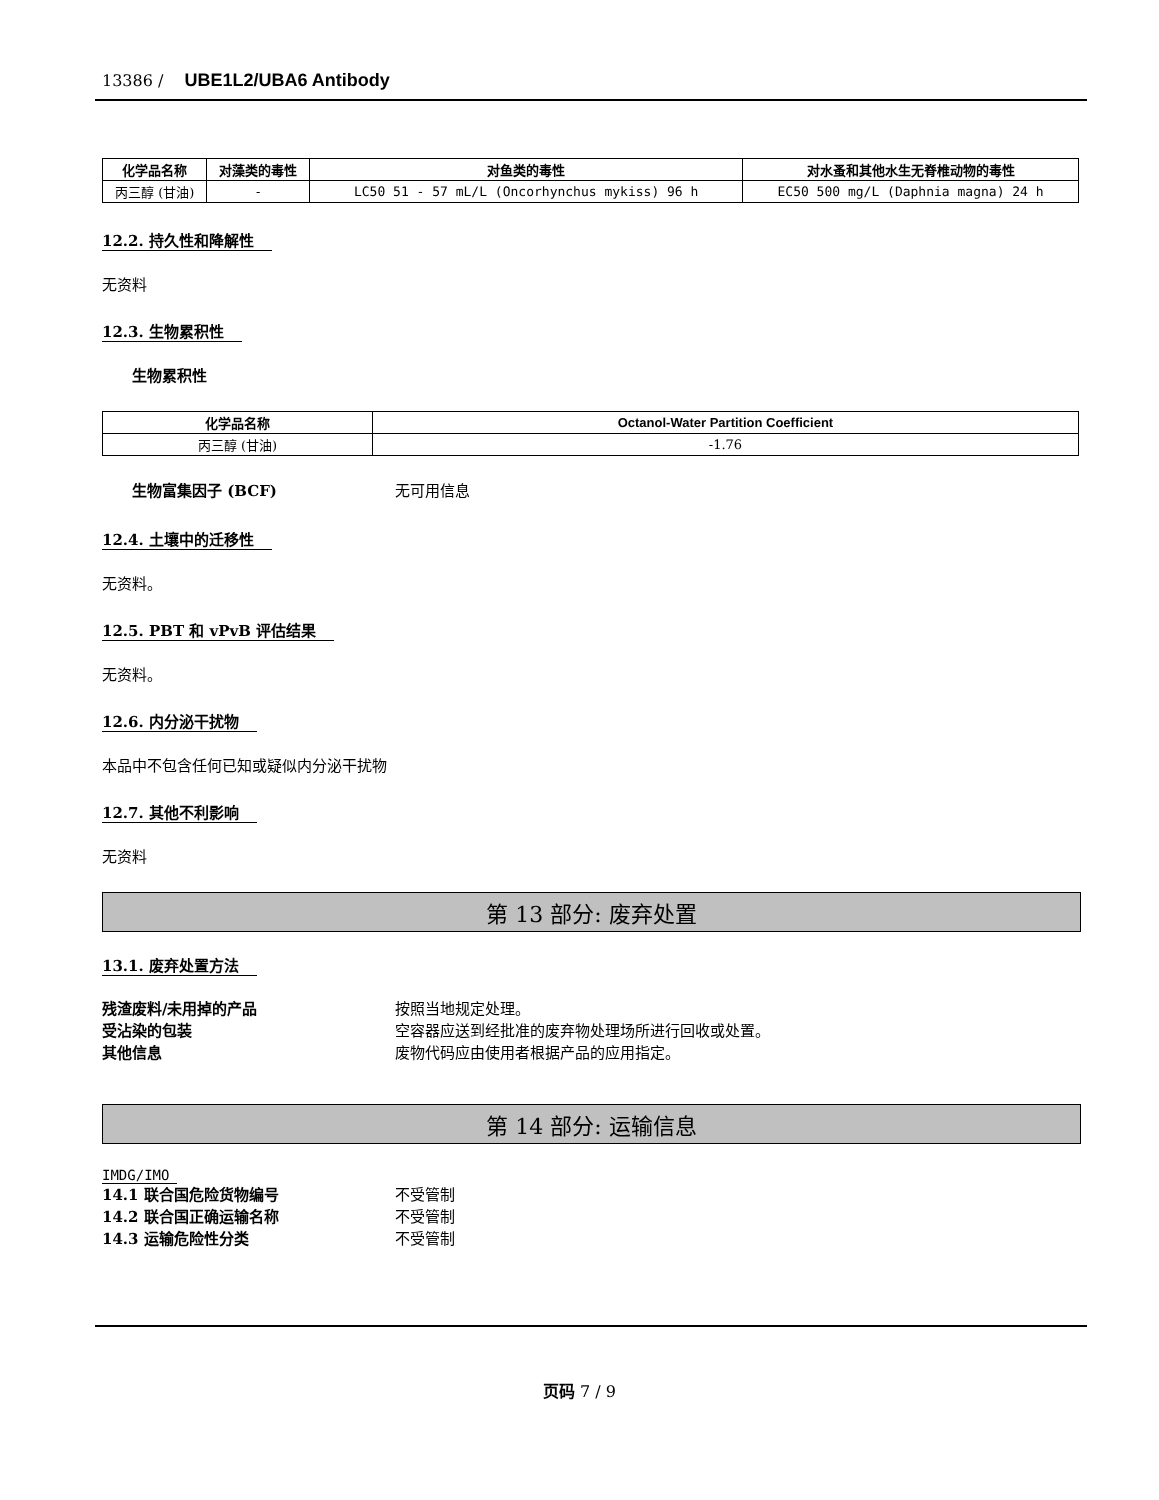13386 / UBE1L2/UBA6 Antibody
| 化学品名称 | 对藻类的毒性 | 对鱼类的毒性 | 对水蚤和其他水生无脊椎动物的毒性 |
| --- | --- | --- | --- |
| 丙三醇 (甘油) | - | LC50 51 - 57 mL/L (Oncorhynchus mykiss) 96 h | EC50 500 mg/L (Daphnia magna) 24 h |
12.2. 持久性和降解性
无资料
12.3. 生物累积性
生物累积性
| 化学品名称 | Octanol-Water Partition Coefficient |
| --- | --- |
| 丙三醇 (甘油) | -1.76 |
生物富集因子 (BCF) 无可用信息
12.4. 土壤中的迁移性
无资料。
12.5. PBT 和 vPvB 评估结果
无资料。
12.6. 内分泌干扰物
本品中不包含任何已知或疑似内分泌干扰物
12.7. 其他不利影响
无资料
第 13 部分: 废弃处置
13.1. 废弃处置方法
残渣废料/未用掉的产品 按照当地规定处理。
受沾染的包装 空容器应送到经批准的废弃物处理场所进行回收或处置。
其他信息 废物代码应由使用者根据产品的应用指定。
第 14 部分: 运输信息
IMDG/IMO
14.1 联合国危险货物编号 不受管制
14.2 联合国正确运输名称 不受管制
14.3 运输危险性分类 不受管制
页码 7 / 9